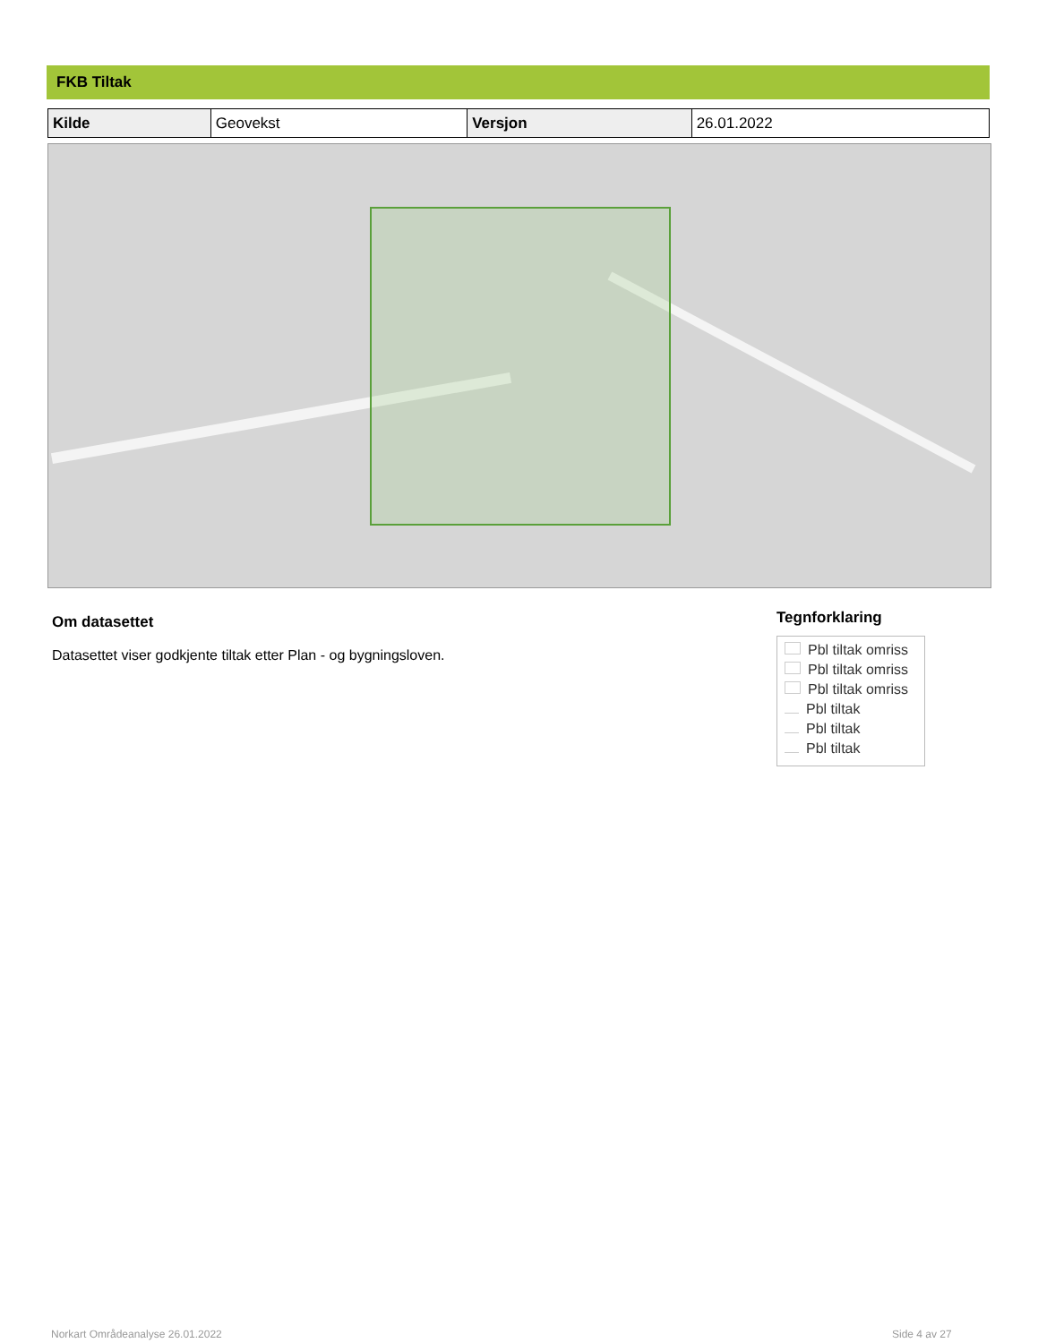FKB Tiltak
| Kilde | Geovekst | Versjon | 26.01.2022 |
Om datasettet
Datasettet viser godkjente tiltak etter Plan - og bygningsloven.
Tegnforklaring
Pbl tiltak omriss
Pbl tiltak omriss
Pbl tiltak omriss
Pbl tiltak
Pbl tiltak
Pbl tiltak
Norkart Områdeanalyse 26.01.2022
Side 4 av 27